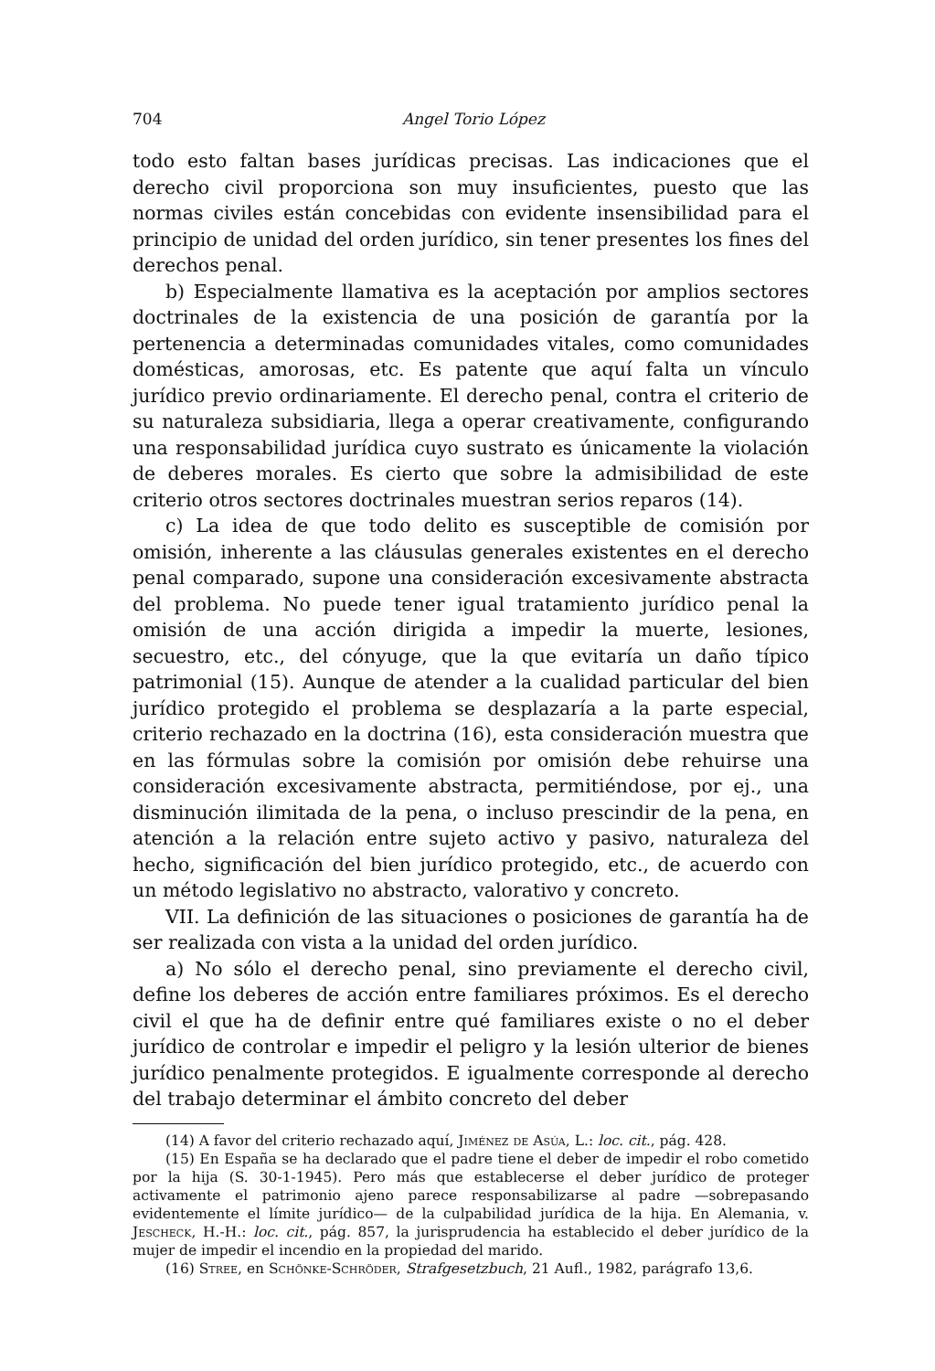704 Angel Torio López
todo esto faltan bases jurídicas precisas. Las indicaciones que el derecho civil proporciona son muy insuficientes, puesto que las normas civiles están concebidas con evidente insensibilidad para el principio de unidad del orden jurídico, sin tener presentes los fines del derechos penal.
b) Especialmente llamativa es la aceptación por amplios sectores doctrinales de la existencia de una posición de garantía por la pertenencia a determinadas comunidades vitales, como comunidades domésticas, amorosas, etc. Es patente que aquí falta un vínculo jurídico previo ordinariamente. El derecho penal, contra el criterio de su naturaleza subsidiaria, llega a operar creativamente, configurando una responsabilidad jurídica cuyo sustrato es únicamente la violación de deberes morales. Es cierto que sobre la admisibilidad de este criterio otros sectores doctrinales muestran serios reparos (14).
c) La idea de que todo delito es susceptible de comisión por omisión, inherente a las cláusulas generales existentes en el derecho penal comparado, supone una consideración excesivamente abstracta del problema. No puede tener igual tratamiento jurídico penal la omisión de una acción dirigida a impedir la muerte, lesiones, secuestro, etc., del cónyuge, que la que evitaría un daño típico patrimonial (15). Aunque de atender a la cualidad particular del bien jurídico protegido el problema se desplazaría a la parte especial, criterio rechazado en la doctrina (16), esta consideración muestra que en las fórmulas sobre la comisión por omisión debe rehuirse una consideración excesivamente abstracta, permitiéndose, por ej., una disminución ilimitada de la pena, o incluso prescindir de la pena, en atención a la relación entre sujeto activo y pasivo, naturaleza del hecho, significación del bien jurídico protegido, etc., de acuerdo con un método legislativo no abstracto, valorativo y concreto.
VII. La definición de las situaciones o posiciones de garantía ha de ser realizada con vista a la unidad del orden jurídico.
a) No sólo el derecho penal, sino previamente el derecho civil, define los deberes de acción entre familiares próximos. Es el derecho civil el que ha de definir entre qué familiares existe o no el deber jurídico de controlar e impedir el peligro y la lesión ulterior de bienes jurídico penalmente protegidos. E igualmente corresponde al derecho del trabajo determinar el ámbito concreto del deber
(14) A favor del criterio rechazado aquí, Jiménez de Asúa, L.: loc. cit., pág. 428.
(15) En España se ha declarado que el padre tiene el deber de impedir el robo cometido por la hija (S. 30-1-1945). Pero más que establecerse el deber jurídico de proteger activamente el patrimonio ajeno parece responsabilizarse al padre —sobrepasando evidentemente el límite jurídico— de la culpabilidad jurídica de la hija. En Alemania, v. Jescheck, H.-H.: loc. cit., pág. 857, la jurisprudencia ha establecido el deber jurídico de la mujer de impedir el incendio en la propiedad del marido.
(16) Stree, en Schönke-Schröder, Strafgesetzbuch, 21 Aufl., 1982, parágrafo 13,6.